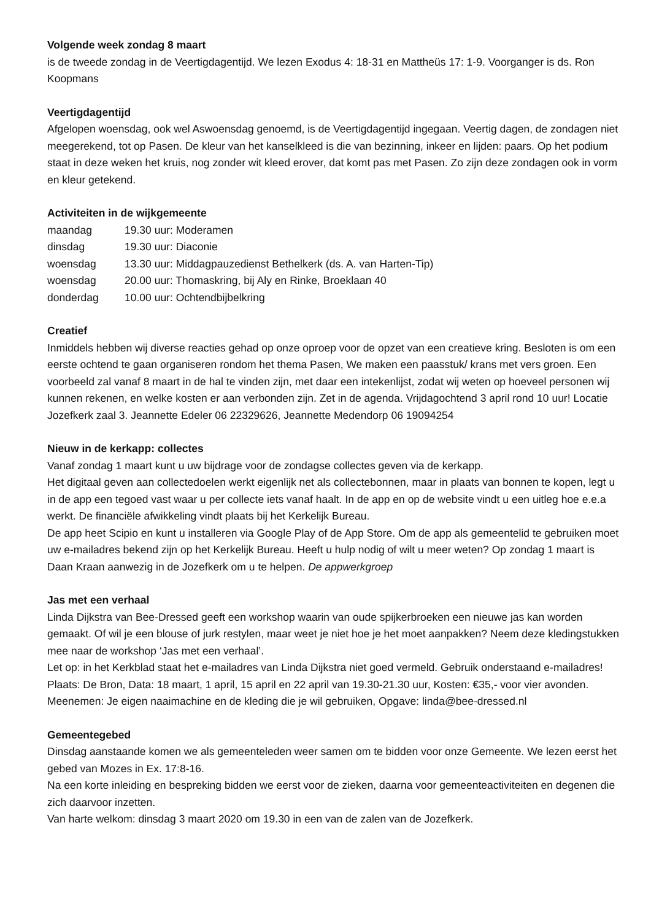Volgende week zondag 8 maart
is de tweede zondag in de Veertigdagentijd. We lezen Exodus 4: 18-31 en Mattheüs 17: 1-9. Voorganger is ds. Ron Koopmans
Veertigdagentijd
Afgelopen woensdag, ook wel Aswoensdag genoemd, is de Veertigdagentijd ingegaan. Veertig dagen, de zondagen niet meegerekend, tot op Pasen. De kleur van het kanselkleed is die van bezinning, inkeer en lijden: paars. Op het podium staat in deze weken het kruis, nog zonder wit kleed erover, dat komt pas met Pasen. Zo zijn deze zondagen ook in vorm en kleur getekend.
Activiteiten in de wijkgemeente
| maandag | 19.30 uur: Moderamen |
| dinsdag | 19.30 uur: Diaconie |
| woensdag | 13.30 uur: Middagpauzedienst Bethelkerk (ds. A. van Harten-Tip) |
| woensdag | 20.00 uur: Thomaskring, bij Aly en Rinke, Broeklaan 40 |
| donderdag | 10.00 uur: Ochtendbijbelkring |
Creatief
Inmiddels hebben wij diverse reacties gehad op onze oproep voor de opzet van een creatieve kring. Besloten is om een eerste ochtend te gaan organiseren rondom het thema Pasen, We maken een paasstuk/ krans met vers groen. Een voorbeeld zal vanaf 8 maart in de hal te vinden zijn, met daar een intekenlijst, zodat wij weten op hoeveel personen wij kunnen rekenen, en welke kosten er aan verbonden zijn. Zet in de agenda. Vrijdagochtend 3 april rond 10 uur! Locatie Jozefkerk zaal 3. Jeannette Edeler 06 22329626, Jeannette Medendorp 06 19094254
Nieuw in de kerkapp: collectes
Vanaf zondag 1 maart kunt u uw bijdrage voor de zondagse collectes geven via de kerkapp.
Het digitaal geven aan collectedoelen werkt eigenlijk net als collectebonnen, maar in plaats van bonnen te kopen, legt u in de app een tegoed vast waar u per collecte iets vanaf haalt. In de app en op de website vindt u een uitleg hoe e.e.a werkt. De financiële afwikkeling vindt plaats bij het Kerkelijk Bureau.
De app heet Scipio en kunt u installeren via Google Play of de App Store. Om de app als gemeentelid te gebruiken moet uw e-mailadres bekend zijn op het Kerkelijk Bureau. Heeft u hulp nodig of wilt u meer weten? Op zondag 1 maart is Daan Kraan aanwezig in de Jozefkerk om u te helpen. De appwerkgroep
Jas met een verhaal
Linda Dijkstra van Bee-Dressed geeft een workshop waarin van oude spijkerbroeken een nieuwe jas kan worden gemaakt. Of wil je een blouse of jurk restylen, maar weet je niet hoe je het moet aanpakken? Neem deze kledingstukken mee naar de workshop ‘Jas met een verhaal’.
Let op: in het Kerkblad staat het e-mailadres van Linda Dijkstra niet goed vermeld. Gebruik onderstaand e-mailadres! Plaats: De Bron, Data: 18 maart, 1 april, 15 april en 22 april van 19.30-21.30 uur, Kosten: €35,- voor vier avonden. Meenemen: Je eigen naaimachine en de kleding die je wil gebruiken, Opgave: linda@bee-dressed.nl
Gemeentegebed
Dinsdag aanstaande komen we als gemeenteleden weer samen om te bidden voor onze Gemeente. We lezen eerst het gebed van Mozes in Ex. 17:8-16.
Na een korte inleiding en bespreking bidden we eerst voor de zieken, daarna voor gemeenteactiviteiten en degenen die zich daarvoor inzetten.
Van harte welkom: dinsdag 3 maart 2020 om 19.30 in een van de zalen van de Jozefkerk.